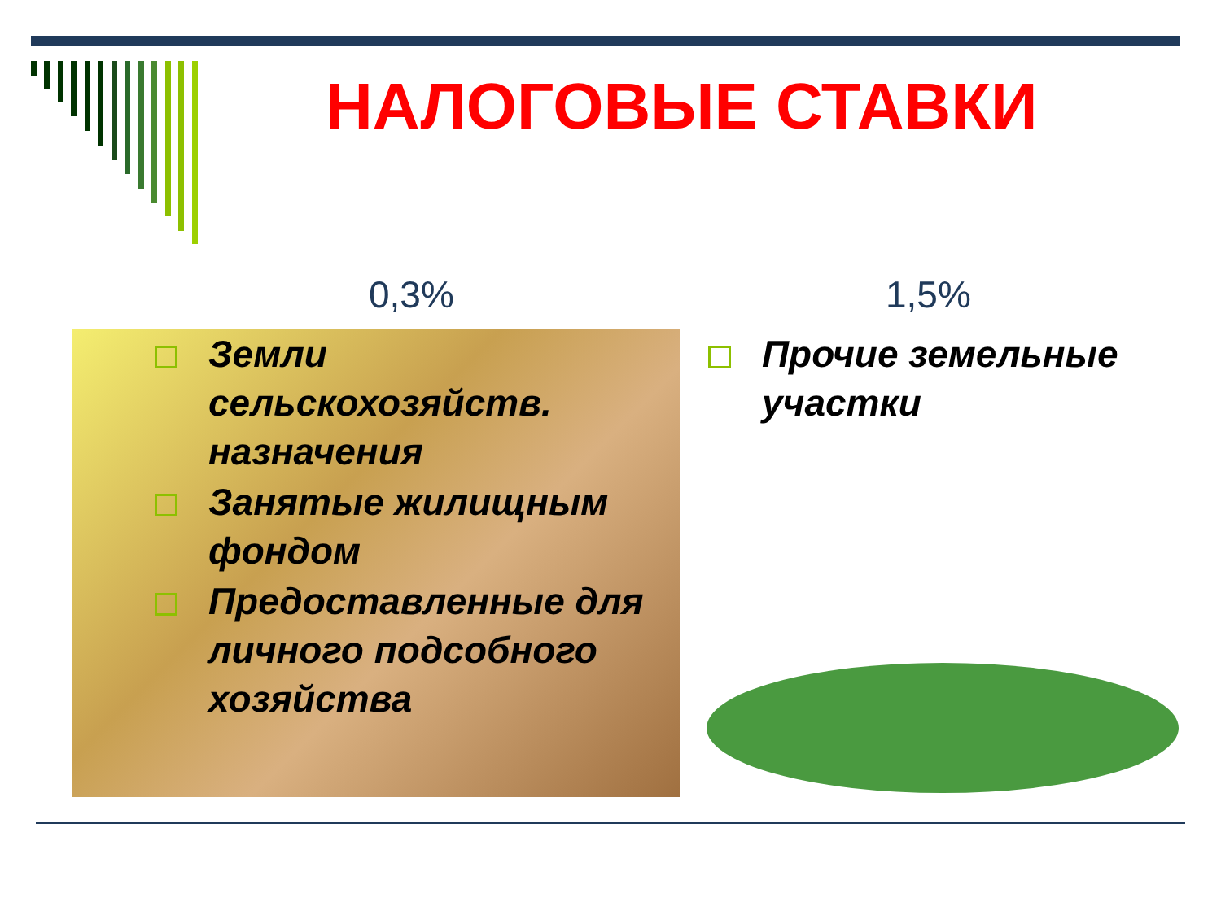НАЛОГОВЫЕ СТАВКИ
0,3% 1,5%
Земли сельскохозяйств. назначения
Занятые жилищным фондом
Предоставленные для личного подсобного хозяйства
Прочие земельные участки